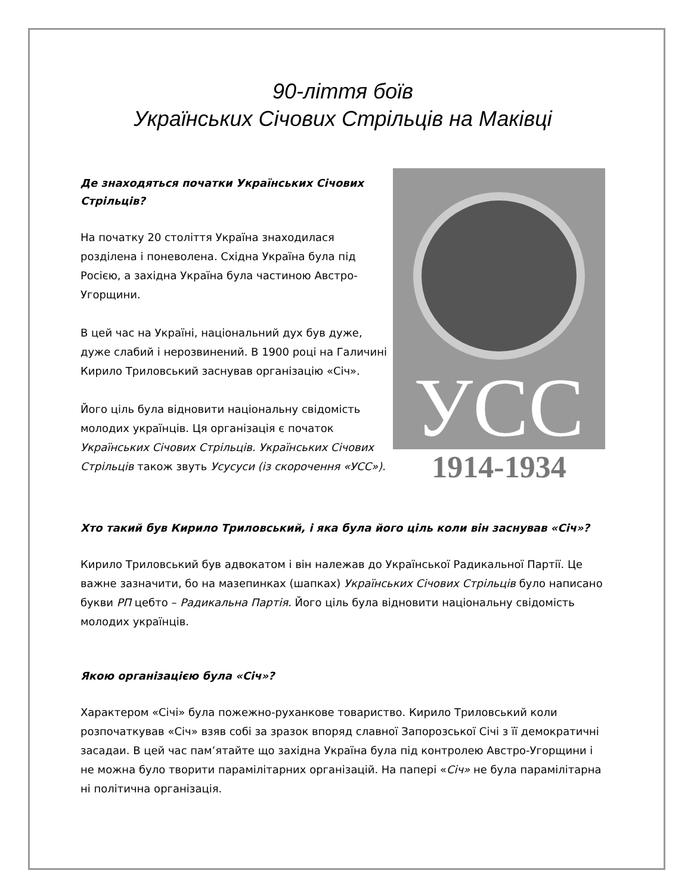90-ліття боїв
Українських Січових Стрільців на Маківці
Де знаходяться початки Українських Січових Стрільців?
На початку 20 століття Україна знаходилася розділена і поневолена. Східна Україна була під Росією, а західна Україна була частиною Австро-Угорщини.
В цей час на Україні, національний дух був дуже, дуже слабий і нерозвинений. В 1900 році на Галичині Кирило Триловський заснував організацію «Січ».
Його ціль була відновити національну свідомість молодих українців. Ця організація є початок Українських Січових Стрільців. Українських Січових Стрільців також звуть Усусуси (із скорочення «УСС»).
УСС
1914-1934
Хто такий був Кирило Триловський, і яка була його ціль коли він заснував «Січ»?
Кирило Триловський був адвокатом і він належав до Української Радикальної Партії. Це важне зазначити, бо на мазепинках (шапках) Українських Січових Стрільців було написано букви РП цебто – Радикальна Партія. Його ціль була відновити національну свідомість молодих українців.
Якою організацією була «Січ»?
Характером «Січі» була пожежно-руханкове товариство. Кирило Триловський коли розпочаткував «Січ» взяв собі за зразок впоряд славної Запорозської Січі з її демократичні засадаи. В цей час пам’ятайте що західна Україна була під контролею Австро-Угорщини і не можна було творити парамілітарних організацій. На папері «Січ» не була парамілітарна ні політична організація.